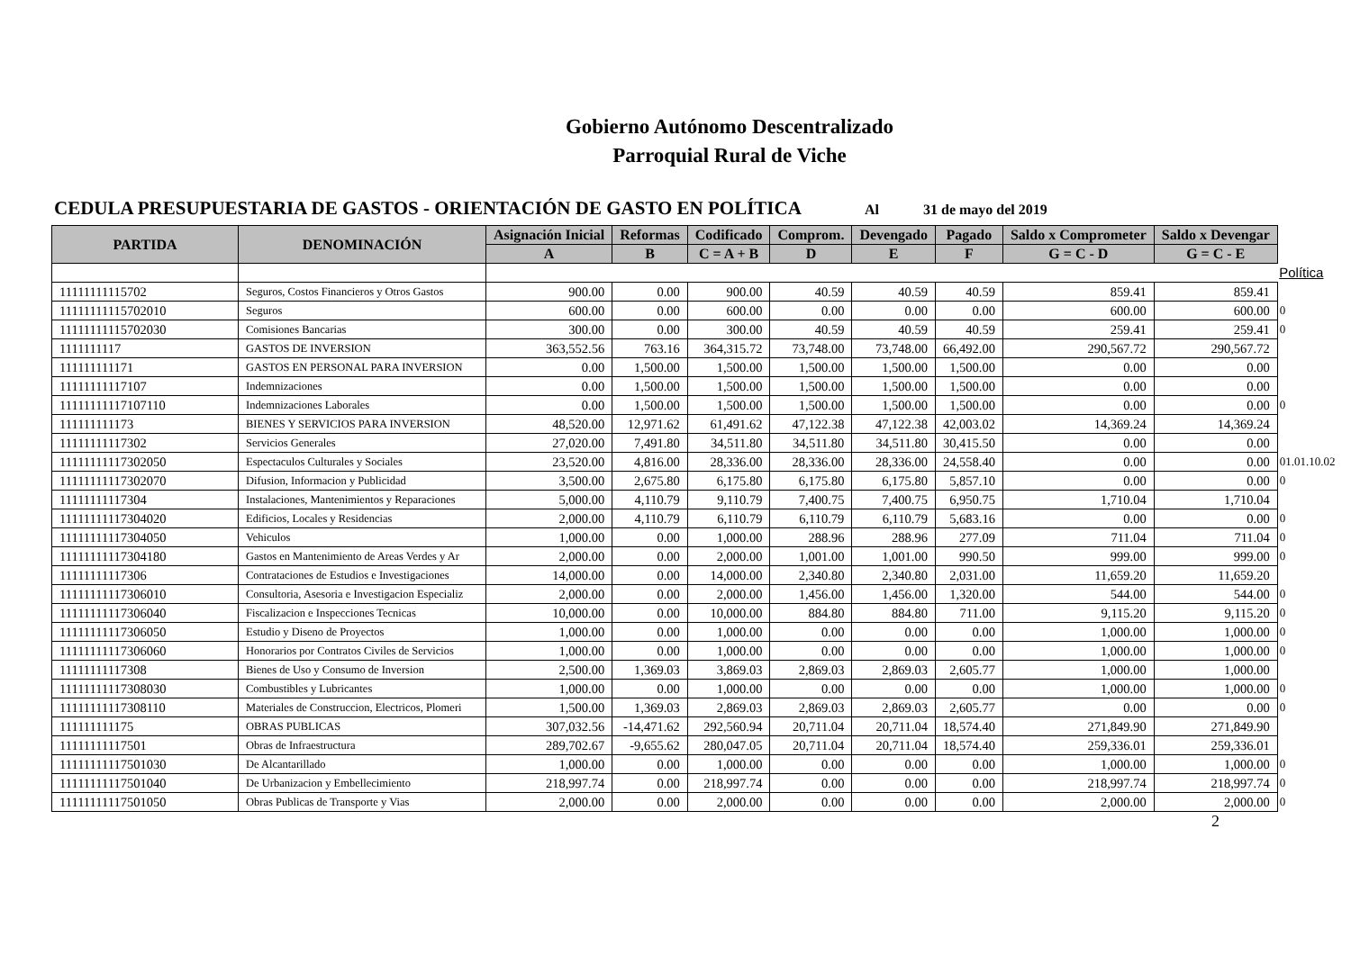Gobierno Autónomo Descentralizado
Parroquial Rural de Viche
CEDULA PRESUPUESTARIA DE GASTOS - ORIENTACIÓN DE GASTO EN POLÍTICA Al 31 de mayo del 2019
| PARTIDA | DENOMINACIÓN | Asignación Inicial | Reformas | Codificado | Comprom. | Devengado | Pagado | Saldo x Comprometer | Saldo x Devengar | |
| | | A | B | C = A + B | D | E | F | G = C - D | G = C - E | |
| | | | | | | | | | | Política |
| 11111111115702 | Seguros, Costos Financieros y Otros Gastos | 900.00 | 0.00 | 900.00 | 40.59 | 40.59 | 40.59 | 859.41 | 859.41 | |
| 11111111115702010 | Seguros | 600.00 | 0.00 | 600.00 | 0.00 | 0.00 | 0.00 | 600.00 | 600.00 | 0 |
| 11111111115702030 | Comisiones Bancarias | 300.00 | 0.00 | 300.00 | 40.59 | 40.59 | 40.59 | 259.41 | 259.41 | 0 |
| 1111111117 | GASTOS DE INVERSION | 363,552.56 | 763.16 | 364,315.72 | 73,748.00 | 73,748.00 | 66,492.00 | 290,567.72 | 290,567.72 | |
| 111111111171 | GASTOS EN PERSONAL PARA INVERSION | 0.00 | 1,500.00 | 1,500.00 | 1,500.00 | 1,500.00 | 1,500.00 | 0.00 | 0.00 | |
| 11111111117107 | Indemnizaciones | 0.00 | 1,500.00 | 1,500.00 | 1,500.00 | 1,500.00 | 1,500.00 | 0.00 | 0.00 | |
| 11111111117107110 | Indemnizaciones Laborales | 0.00 | 1,500.00 | 1,500.00 | 1,500.00 | 1,500.00 | 1,500.00 | 0.00 | 0.00 | 0 |
| 111111111173 | BIENES Y SERVICIOS PARA INVERSION | 48,520.00 | 12,971.62 | 61,491.62 | 47,122.38 | 47,122.38 | 42,003.02 | 14,369.24 | 14,369.24 | |
| 11111111117302 | Servicios Generales | 27,020.00 | 7,491.80 | 34,511.80 | 34,511.80 | 34,511.80 | 30,415.50 | 0.00 | 0.00 | |
| 11111111117302050 | Espectaculos Culturales y Sociales | 23,520.00 | 4,816.00 | 28,336.00 | 28,336.00 | 28,336.00 | 24,558.40 | 0.00 | 0.00 | 01.01.10.02 |
| 11111111117302070 | Difusion, Informacion y Publicidad | 3,500.00 | 2,675.80 | 6,175.80 | 6,175.80 | 6,175.80 | 5,857.10 | 0.00 | 0.00 | 0 |
| 11111111117304 | Instalaciones, Mantenimientos y Reparaciones | 5,000.00 | 4,110.79 | 9,110.79 | 7,400.75 | 7,400.75 | 6,950.75 | 1,710.04 | 1,710.04 | |
| 11111111117304020 | Edificios, Locales y Residencias | 2,000.00 | 4,110.79 | 6,110.79 | 6,110.79 | 6,110.79 | 5,683.16 | 0.00 | 0.00 | 0 |
| 11111111117304050 | Vehiculos | 1,000.00 | 0.00 | 1,000.00 | 288.96 | 288.96 | 277.09 | 711.04 | 711.04 | 0 |
| 11111111117304180 | Gastos en Mantenimiento de Areas Verdes y Ar | 2,000.00 | 0.00 | 2,000.00 | 1,001.00 | 1,001.00 | 990.50 | 999.00 | 999.00 | 0 |
| 11111111117306 | Contrataciones de Estudios e Investigaciones | 14,000.00 | 0.00 | 14,000.00 | 2,340.80 | 2,340.80 | 2,031.00 | 11,659.20 | 11,659.20 | |
| 11111111117306010 | Consultoria, Asesoria e Investigacion Especializ | 2,000.00 | 0.00 | 2,000.00 | 1,456.00 | 1,456.00 | 1,320.00 | 544.00 | 544.00 | 0 |
| 11111111117306040 | Fiscalizacion e Inspecciones Tecnicas | 10,000.00 | 0.00 | 10,000.00 | 884.80 | 884.80 | 711.00 | 9,115.20 | 9,115.20 | 0 |
| 11111111117306050 | Estudio y Diseno de Proyectos | 1,000.00 | 0.00 | 1,000.00 | 0.00 | 0.00 | 0.00 | 1,000.00 | 1,000.00 | 0 |
| 11111111117306060 | Honorarios por Contratos Civiles de Servicios | 1,000.00 | 0.00 | 1,000.00 | 0.00 | 0.00 | 0.00 | 1,000.00 | 1,000.00 | 0 |
| 11111111117308 | Bienes de Uso y Consumo de Inversion | 2,500.00 | 1,369.03 | 3,869.03 | 2,869.03 | 2,869.03 | 2,605.77 | 1,000.00 | 1,000.00 | |
| 11111111117308030 | Combustibles y Lubricantes | 1,000.00 | 0.00 | 1,000.00 | 0.00 | 0.00 | 0.00 | 1,000.00 | 1,000.00 | 0 |
| 11111111117308110 | Materiales de Construccion, Electricos, Plomeri | 1,500.00 | 1,369.03 | 2,869.03 | 2,869.03 | 2,869.03 | 2,605.77 | 0.00 | 0.00 | 0 |
| 111111111175 | OBRAS PUBLICAS | 307,032.56 | -14,471.62 | 292,560.94 | 20,711.04 | 20,711.04 | 18,574.40 | 271,849.90 | 271,849.90 | |
| 11111111117501 | Obras de Infraestructura | 289,702.67 | -9,655.62 | 280,047.05 | 20,711.04 | 20,711.04 | 18,574.40 | 259,336.01 | 259,336.01 | |
| 11111111117501030 | De Alcantarillado | 1,000.00 | 0.00 | 1,000.00 | 0.00 | 0.00 | 0.00 | 1,000.00 | 1,000.00 | 0 |
| 11111111117501040 | De Urbanizacion y Embellecimiento | 218,997.74 | 0.00 | 218,997.74 | 0.00 | 0.00 | 0.00 | 218,997.74 | 218,997.74 | 0 |
| 11111111117501050 | Obras Publicas de Transporte y Vias | 2,000.00 | 0.00 | 2,000.00 | 0.00 | 0.00 | 0.00 | 2,000.00 | 2,000.00 | 0 |
2